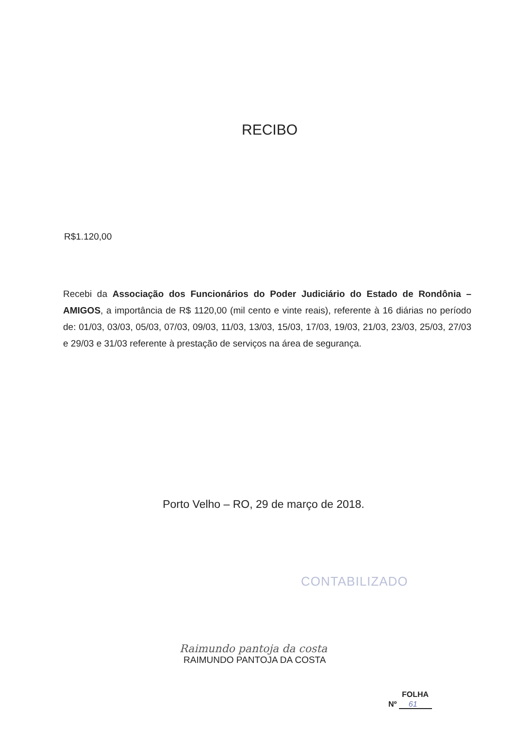RECIBO
R$1.120,00
Recebi da Associação dos Funcionários do Poder Judiciário do Estado de Rondônia – AMIGOS, a importância de R$ 1120,00 (mil cento e vinte reais), referente à 16 diárias no período de: 01/03, 03/03, 05/03, 07/03, 09/03, 11/03, 13/03, 15/03, 17/03, 19/03, 21/03, 23/03, 25/03, 27/03 e 29/03 e 31/03 referente à prestação de serviços na área de segurança.
Porto Velho – RO, 29 de março de 2018.
CONTABILIZADO
Raimundo pantoja da costa
RAIMUNDO PANTOJA DA COSTA
FOLHA
Nº 61